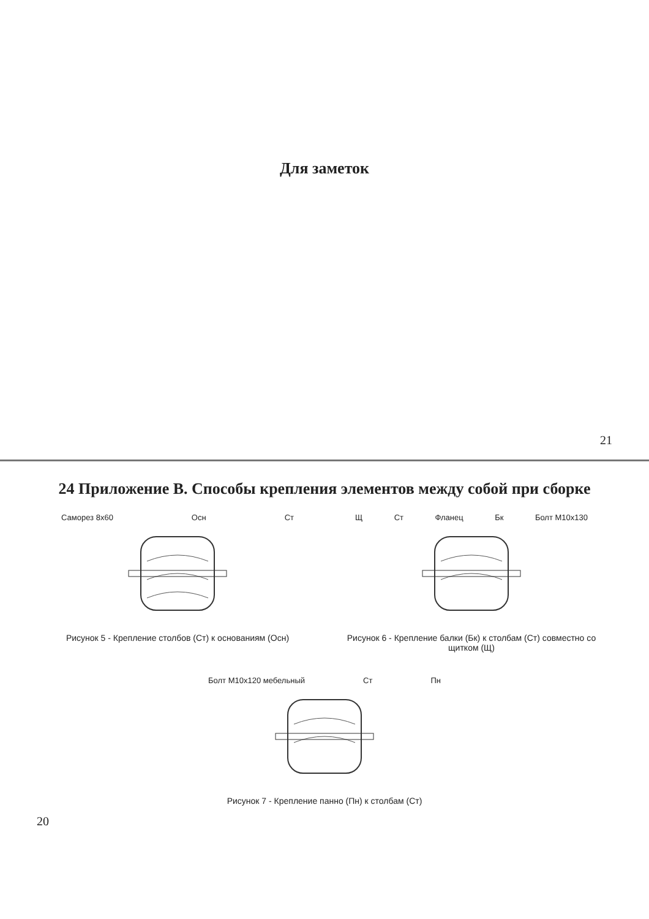24 Приложение В. Способы крепления элементов между собой при сборке
Саморез 8х60 Осн Ст
Рисунок 5 - Крепление столбов (Ст) к основаниям (Осн)
Щ Ст Фланец Бк Болт М10х130
Рисунок 6 - Крепление балки (Бк) к столбам (Ст) совместно со щитком (Щ)
Болт М10х120 мебельный Ст Пн
Рисунок 7 - Крепление панно (Пн) к столбам (Ст)
20
Для заметок
21